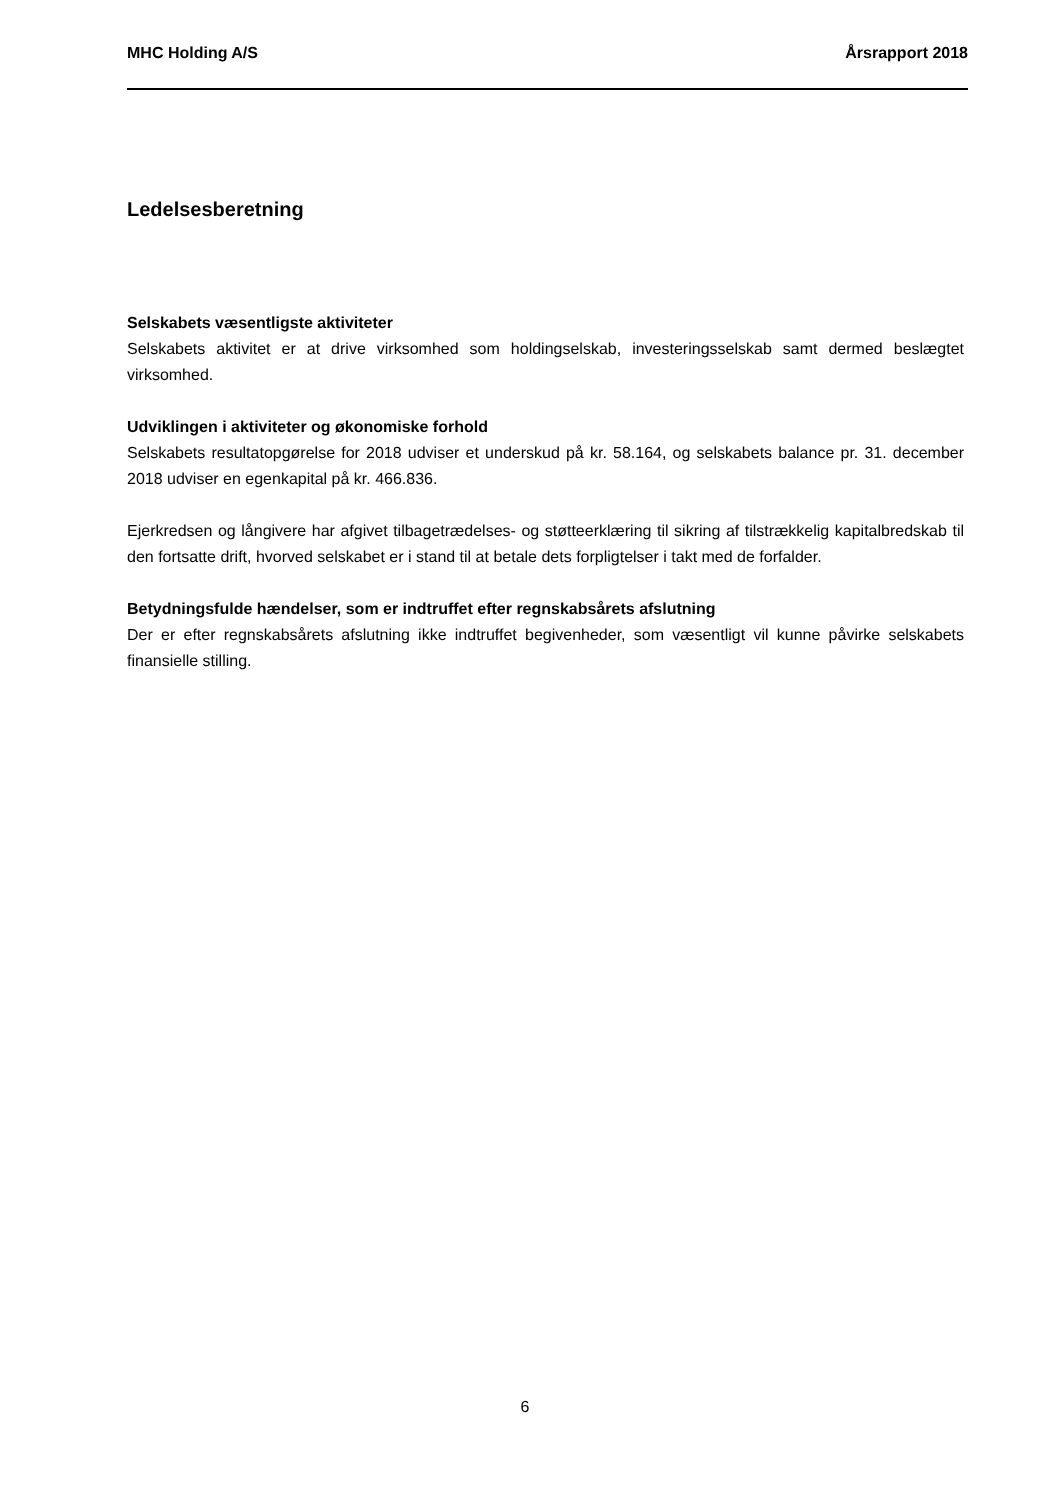MHC Holding A/S Årsrapport 2018
Ledelsesberetning
Selskabets væsentligste aktiviteter
Selskabets aktivitet er at drive virksomhed som holdingselskab, investeringsselskab samt dermed beslægtet virksomhed.
Udviklingen i aktiviteter og økonomiske forhold
Selskabets resultatopgørelse for 2018 udviser et underskud på kr. 58.164, og selskabets balance pr. 31. december 2018 udviser en egenkapital på kr. 466.836.
Ejerkredsen og långivere har afgivet tilbagetrædelses- og støtteerklæring til sikring af tilstrækkelig kapitalbredskab til den fortsatte drift, hvorved selskabet er i stand til at betale dets forpligtelser i takt med de forfalder.
Betydningsfulde hændelser, som er indtruffet efter regnskabsårets afslutning
Der er efter regnskabsårets afslutning ikke indtruffet begivenheder, som væsentligt vil kunne påvirke selskabets finansielle stilling.
6